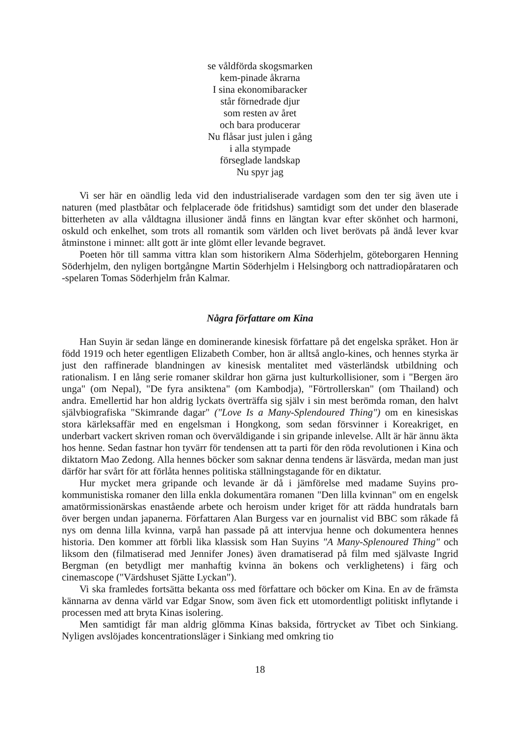se våldförda skogsmarken
kem-pinade åkrarna
I sina ekonomibaracker
står förnedrade djur
som resten av året
och bara producerar
Nu flåsar just julen i gång
i alla stympade
förseglade landskap
Nu spyr jag
Vi ser här en oändlig leda vid den industrialiserade vardagen som den ter sig även ute i naturen (med plastbåtar och felplacerade öde fritidshus) samtidigt som det under den blaserade bitterheten av alla våldtagna illusioner ändå finns en längtan kvar efter skönhet och harmoni, oskuld och enkelhet, som trots all romantik som världen och livet berövats på ändå lever kvar åtminstone i minnet: allt gott är inte glömt eller levande begravet.
Poeten hör till samma vittra klan som historikern Alma Söderhjelm, göteborgaren Henning Söderhjelm, den nyligen bortgångne Martin Söderhjelm i Helsingborg och nattradiopårataren och -spelaren Tomas Söderhjelm från Kalmar.
Några författare om Kina
Han Suyin är sedan länge en dominerande kinesisk författare på det engelska språket. Hon är född 1919 och heter egentligen Elizabeth Comber, hon är alltså anglo-kines, och hennes styrka är just den raffinerade blandningen av kinesisk mentalitet med västerländsk utbildning och rationalism. I en lång serie romaner skildrar hon gärna just kulturkollisioner, som i "Bergen äro unga" (om Nepal), "De fyra ansiktena" (om Kambodja), "Förtrollerskan" (om Thailand) och andra. Emellertid har hon aldrig lyckats överträffa sig själv i sin mest berömda roman, den halvt självbiografiska "Skimrande dagar" ("Love Is a Many-Splendoured Thing") om en kinesiskas stora kärleksaffär med en engelsman i Hongkong, som sedan försvinner i Koreakriget, en underbart vackert skriven roman och överväldigande i sin gripande inlevelse. Allt är här ännu äkta hos henne. Sedan fastnar hon tyvärr för tendensen att ta parti för den röda revolutionen i Kina och diktatorn Mao Zedong. Alla hennes böcker som saknar denna tendens är läsvärda, medan man just därför har svårt för att förlåta hennes politiska ställningstagande för en diktatur.
Hur mycket mera gripande och levande är då i jämförelse med madame Suyins pro-kommunistiska romaner den lilla enkla dokumentära romanen "Den lilla kvinnan" om en engelsk amatörmissionärskas enastående arbete och heroism under kriget för att rädda hundratals barn över bergen undan japanerna. Författaren Alan Burgess var en journalist vid BBC som råkade få nys om denna lilla kvinna, varpå han passade på att intervjua henne och dokumentera hennes historia. Den kommer att förbli lika klassisk som Han Suyins "A Many-Splenoured Thing" och liksom den (filmatiserad med Jennifer Jones) även dramatiserad på film med självaste Ingrid Bergman (en betydligt mer manhaftig kvinna än bokens och verklighetens) i färg och cinemascope ("Värdshuset Sjätte Lyckan").
Vi ska framledes fortsätta bekanta oss med författare och böcker om Kina. En av de främsta kännarna av denna värld var Edgar Snow, som även fick ett utomordentligt politiskt inflytande i processen med att bryta Kinas isolering.
Men samtidigt får man aldrig glömma Kinas baksida, förtrycket av Tibet och Sinkiang. Nyligen avslöjades koncentrationsläger i Sinkiang med omkring tio
18